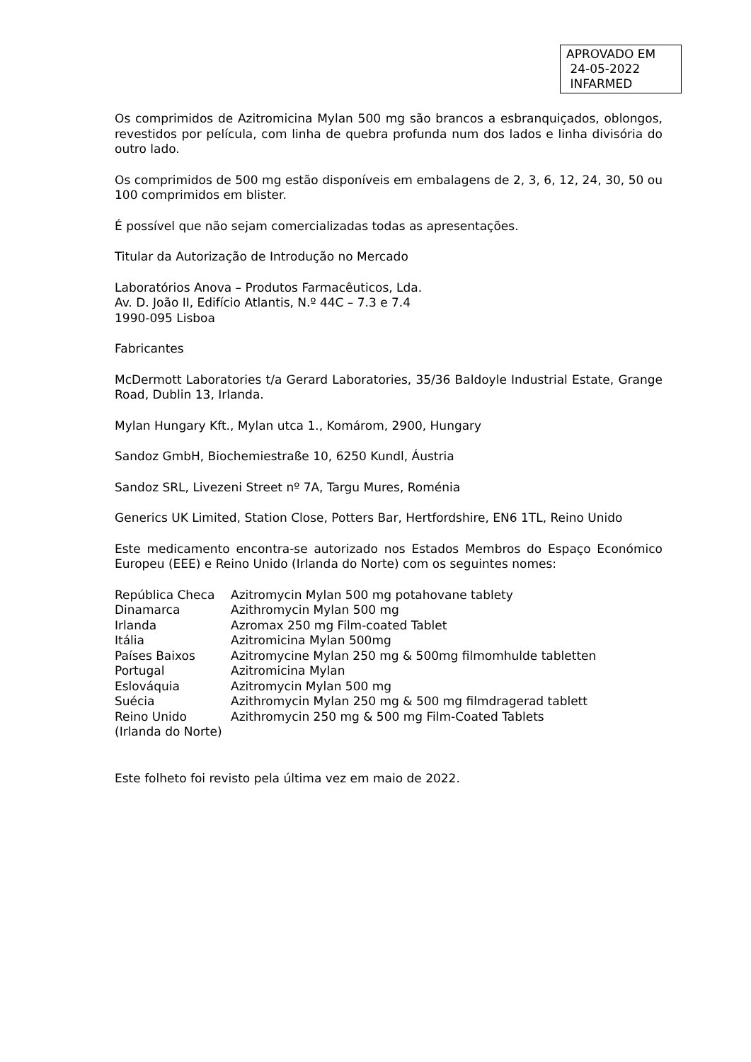APROVADO EM
24-05-2022
INFARMED
Os comprimidos de Azitromicina Mylan 500 mg são brancos a esbranquiçados, oblongos, revestidos por película, com linha de quebra profunda num dos lados e linha divisória do outro lado.
Os comprimidos de 500 mg estão disponíveis em embalagens de 2, 3, 6, 12, 24, 30, 50 ou 100 comprimidos em blister.
É possível que não sejam comercializadas todas as apresentações.
Titular da Autorização de Introdução no Mercado
Laboratórios Anova – Produtos Farmacêuticos, Lda.
Av. D. João II, Edifício Atlantis, N.º 44C – 7.3 e 7.4
1990-095 Lisboa
Fabricantes
McDermott Laboratories t/a Gerard Laboratories, 35/36 Baldoyle Industrial Estate, Grange Road, Dublin 13, Irlanda.
Mylan Hungary Kft., Mylan utca 1., Komárom, 2900, Hungary
Sandoz GmbH, Biochemiestraße 10, 6250 Kundl, Áustria
Sandoz SRL, Livezeni Street nº 7A, Targu Mures, Roménia
Generics UK Limited, Station Close, Potters Bar, Hertfordshire, EN6 1TL, Reino Unido
Este medicamento encontra-se autorizado nos Estados Membros do Espaço Económico Europeu (EEE) e Reino Unido (Irlanda do Norte) com os seguintes nomes:
| República Checa | Azitromycin Mylan 500 mg potahovane tablety |
| Dinamarca | Azithromycin Mylan 500 mg |
| Irlanda | Azromax 250 mg Film-coated Tablet |
| Itália | Azitromicina Mylan 500mg |
| Países Baixos | Azitromycine Mylan 250 mg & 500mg filmomhulde tabletten |
| Portugal | Azitromicina Mylan |
| Eslováquia | Azitromycin Mylan 500 mg |
| Suécia | Azithromycin Mylan 250 mg & 500 mg filmdragerad tablett |
| Reino Unido (Irlanda do Norte) | Azithromycin 250 mg & 500 mg Film-Coated Tablets |
Este folheto foi revisto pela última vez em maio de 2022.